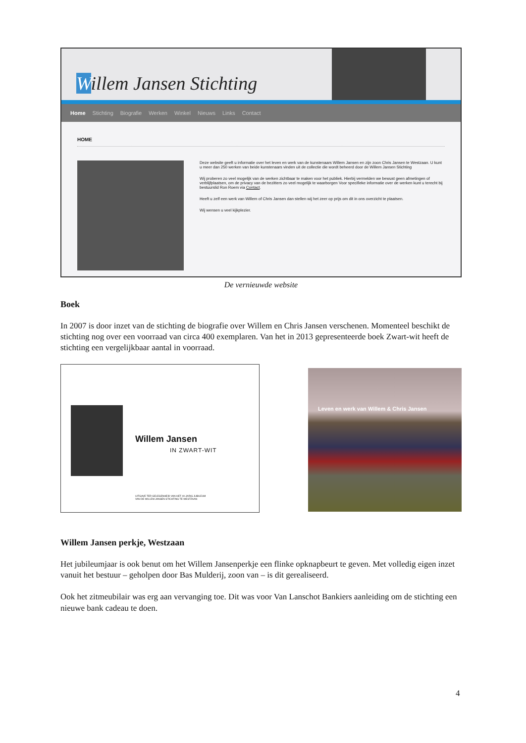Willem Jansen Stichting
Home Stichting Biografie Werken Winkel Nieuws Links Contact
HOME
Deze website geeft u informatie over het leven en werk van de kunstenaars Willem Jansen en zijn zoon Chris Jansen te Westzaan. U kunt u meer dan 250 werken van beide kunstenaars vinden uit de collectie die wordt beheerd door de Willem Jansen Stichting
Wij proberen zo veel mogelijk van de werken zichtbaar te maken voor het publiek. Hierbij vermelden we bewust geen afmetingen of verblijfplaatsen, om de privacy van de bezitters zo veel mogelijk te waarborgen Voor specifieke informatie over de werken kunt u terecht bij bestuurslid Ron Roem via Contact.
Heeft u zelf een werk van Willem of Chris Jansen dan stellen wij het zeer op prijs om dit in ons overzicht te plaatsen.
Wij wensen u veel kijkplezier.
De vernieuwde website
Boek
In 2007 is door inzet van de stichting de biografie over Willem en Chris Jansen verschenen. Momenteel beschikt de stichting nog over een voorraad van circa 400 exemplaren. Van het in 2013 gepresenteerde boek Zwart-wit heeft de stichting een vergelijkbaar aantal in voorraad.
Willem Jansen
IN ZWART-WIT
UITGAVE TER GELEGENHEID VAN HET 40-JARIG JUBILEUM
VAN DE WILLEM JANSEN STICHTING TE WESTZAAN
Leven en werk van Willem & Chris Jansen
Willem Jansen perkje, Westzaan
Het jubileumjaar is ook benut om het Willem Jansenperkje een flinke opknapbeurt te geven. Met volledig eigen inzet vanuit het bestuur – geholpen door Bas Mulderij, zoon van – is dit gerealiseerd.
Ook het zitmeubilair was erg aan vervanging toe. Dit was voor Van Lanschot Bankiers aanleiding om de stichting een nieuwe bank cadeau te doen.
4